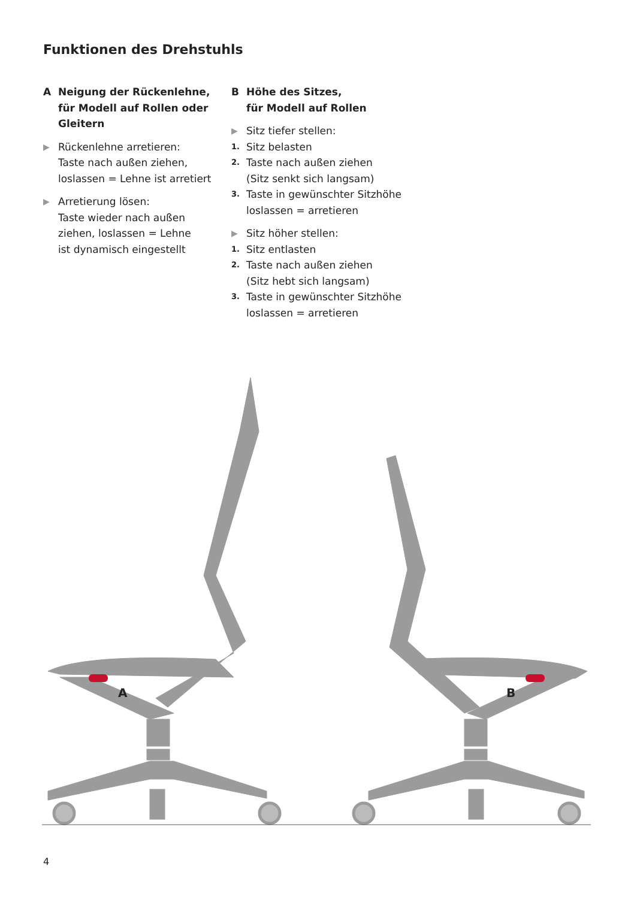Funktionen des Drehstuhls
A Neigung der Rückenlehne,
für Modell auf Rollen oder
Gleitern
▶ Rückenlehne arretieren:
Taste nach außen ziehen,
loslassen = Lehne ist arretiert
▶ Arretierung lösen:
Taste wieder nach außen
ziehen, loslassen = Lehne
ist dynamisch eingestellt
B Höhe des Sitzes,
für Modell auf Rollen
▶ Sitz tiefer stellen:
1. Sitz belasten
2. Taste nach außen ziehen
(Sitz senkt sich langsam)
3. Taste in gewünschter Sitzhöhe
loslassen = arretieren
▶ Sitz höher stellen:
1. Sitz entlasten
2. Taste nach außen ziehen
(Sitz hebt sich langsam)
3. Taste in gewünschter Sitzhöhe
loslassen = arretieren
A
B
4